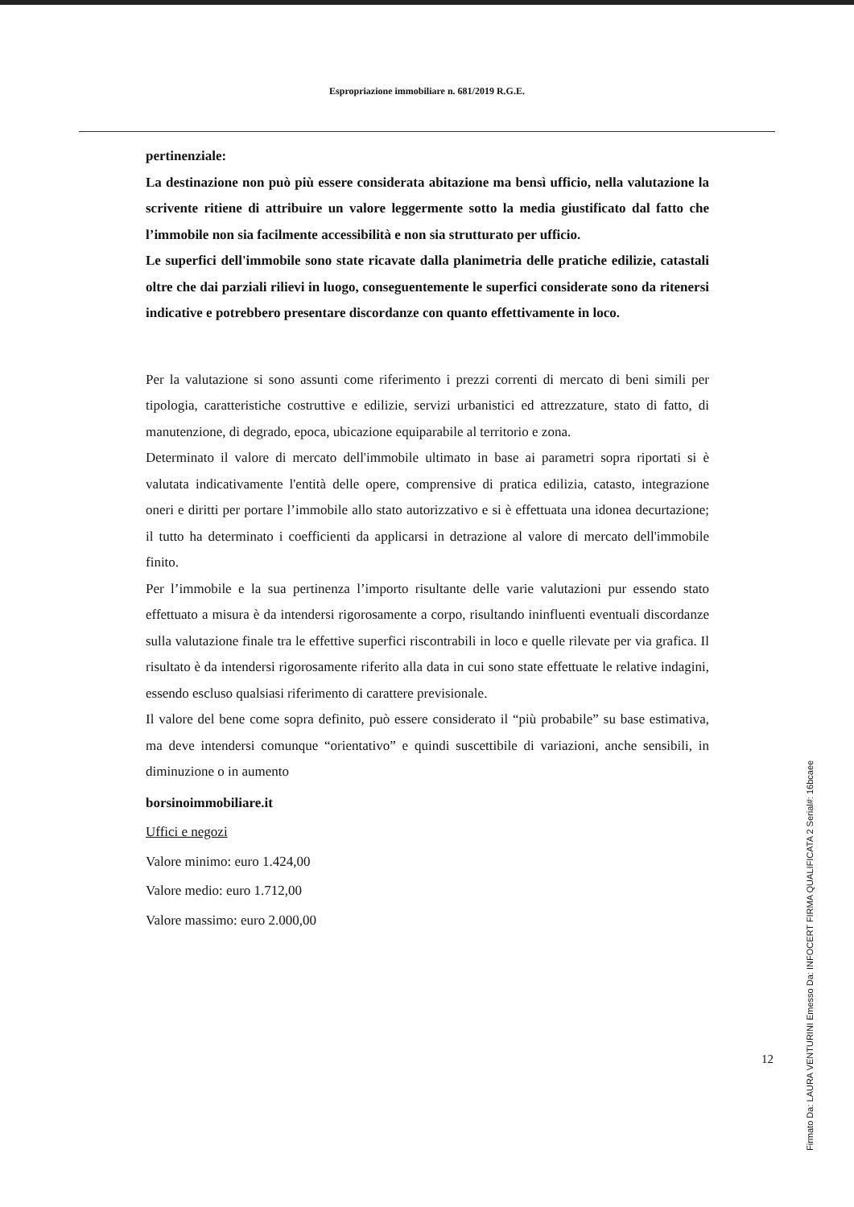Espropriazione immobiliare n. 681/2019 R.G.E.
pertinenziale:
La destinazione non può più essere considerata abitazione ma bensì ufficio, nella valutazione la scrivente ritiene di attribuire un valore leggermente sotto la media giustificato dal fatto che l’immobile non sia facilmente accessibilità e non sia strutturato per ufficio.
Le superfici dell'immobile sono state ricavate dalla planimetria delle pratiche edilizie, catastali oltre che dai parziali rilievi in luogo, conseguentemente le superfici considerate sono da ritenersi indicative e potrebbero presentare discordanze con quanto effettivamente in loco.
Per la valutazione si sono assunti come riferimento i prezzi correnti di mercato di beni simili per tipologia, caratteristiche costruttive e edilizie, servizi urbanistici ed attrezzature, stato di fatto, di manutenzione, di degrado, epoca, ubicazione equiparabile al territorio e zona.
Determinato il valore di mercato dell'immobile ultimato in base ai parametri sopra riportati si è valutata indicativamente l'entità delle opere, comprensive di pratica edilizia, catasto, integrazione oneri e diritti per portare l’immobile allo stato autorizzativo e si è effettuata una idonea decurtazione; il tutto ha determinato i coefficienti da applicarsi in detrazione al valore di mercato dell'immobile finito.
Per l’immobile e la sua pertinenza l’importo risultante delle varie valutazioni pur essendo stato effettuato a misura è da intendersi rigorosamente a corpo, risultando ininfluenti eventuali discordanze sulla valutazione finale tra le effettive superfici riscontrabili in loco e quelle rilevate per via grafica. Il risultato è da intendersi rigorosamente riferito alla data in cui sono state effettuate le relative indagini, essendo escluso qualsiasi riferimento di carattere previsionale.
Il valore del bene come sopra definito, può essere considerato il “più probabile” su base estimativa, ma deve intendersi comunque “orientativo” e quindi suscettibile di variazioni, anche sensibili, in diminuzione o in aumento
borsinoimmobiliare.it
Uffici e negozi
Valore minimo: euro 1.424,00
Valore medio: euro 1.712,00
Valore massimo: euro 2.000,00
12
Firmato Da: LAURA VENTURINI Emesso Da: INFOCERT FIRMA QUALIFICATA 2 Serial#: 16bcaee